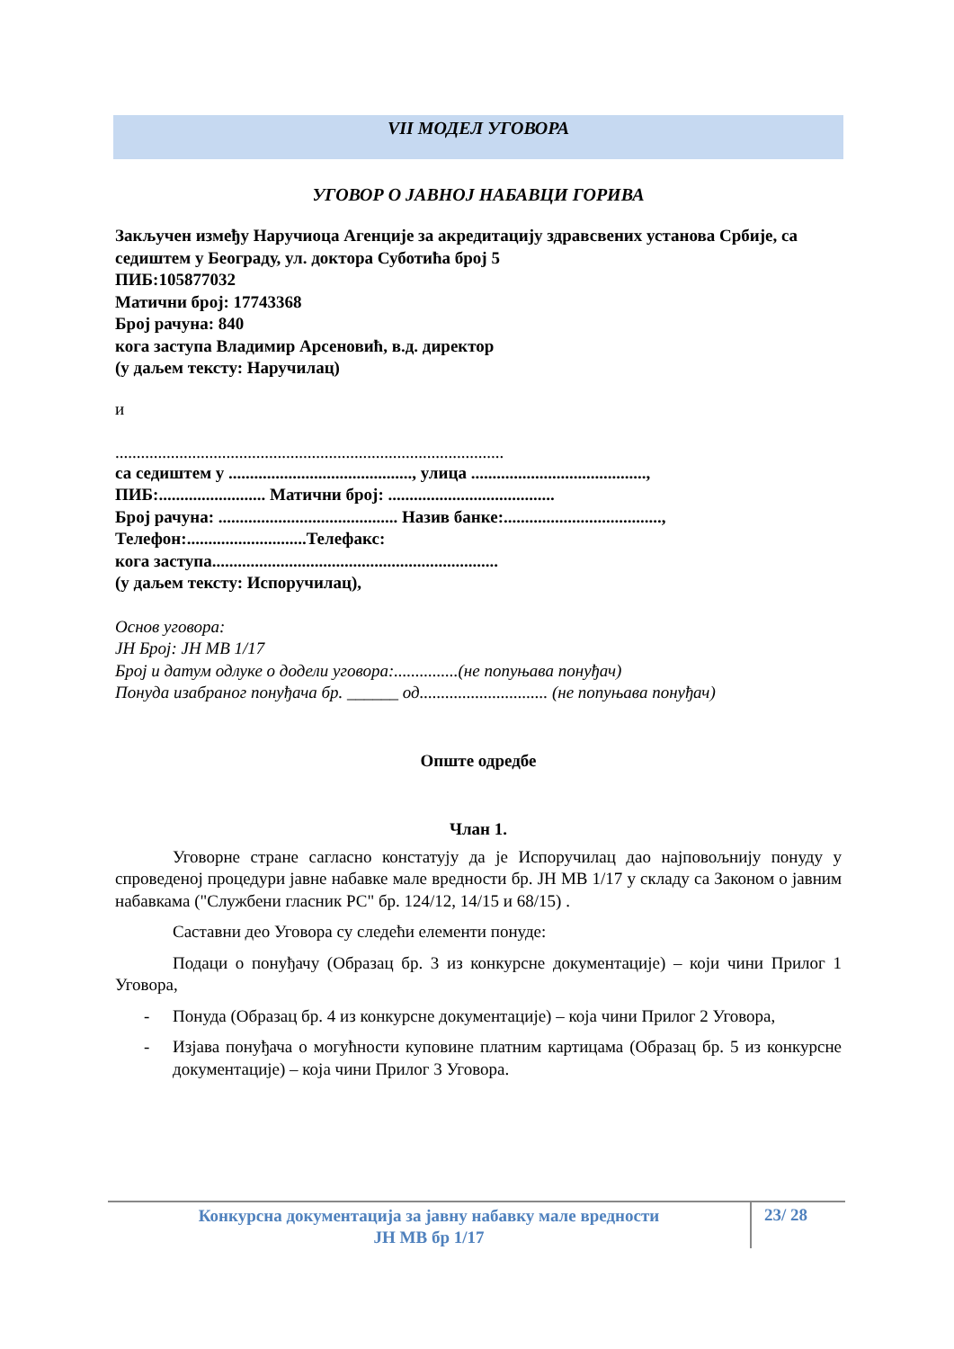VII МОДЕЛ УГОВОРА
УГОВОР О ЈАВНОЈ НАБАВЦИ ГОРИВА
Закључен између Наручиоца Агенције за акредитацију здравсвених установа Србије, са седиштем у Београду, ул. доктора Суботића број 5
ПИБ:105877032
Матични број: 17743368
Број рачуна: 840
кога заступа Владимир Арсеновић, в.д. директор
(у даљем тексту: Наручилац)
и
...........................................................................................
са седиштем у ..........................................., улица .........................................,
ПИБ:......................... Матични број: .......................................
Број рачуна: .......................................... Назив банке:.....................................,
Телефон:............................Телефакс:
кога заступа...................................................................
(у даљем тексту: Испоручилац),
Основ уговора:
ЈН Број: ЈН МВ 1/17
Број и датум одлуке о додели уговора:...............(не попуњава понуђач)
Понуда изабраног понуђача бр. ______ од.............................. (не попуњава понуђач)
Опште одредбе
Члан 1.
Уговорне стране сагласно констатују да је Испоручилац дао најповољнију понуду у спроведеној процедури јавне набавке мале вредности бр. ЈН МВ 1/17 у складу са Законом о јавним набавкама ("Службени гласник РС" бр. 124/12, 14/15 и 68/15) .
Саставни део Уговора су следећи елементи понуде:
Подаци о понуђачу (Образац бр. 3 из конкурсне документације) – који чини Прилог 1 Уговора,
- Понуда (Образац бр. 4 из конкурсне документације) – која чини Прилог 2 Уговора,
- Изјава понуђача о могућности куповине платним картицама (Образац бр. 5 из конкурсне документације) – која чини Прилог 3 Уговора.
Конкурсна документација за јавну набавку мале вредности
ЈН МВ бр 1/17
23/ 28